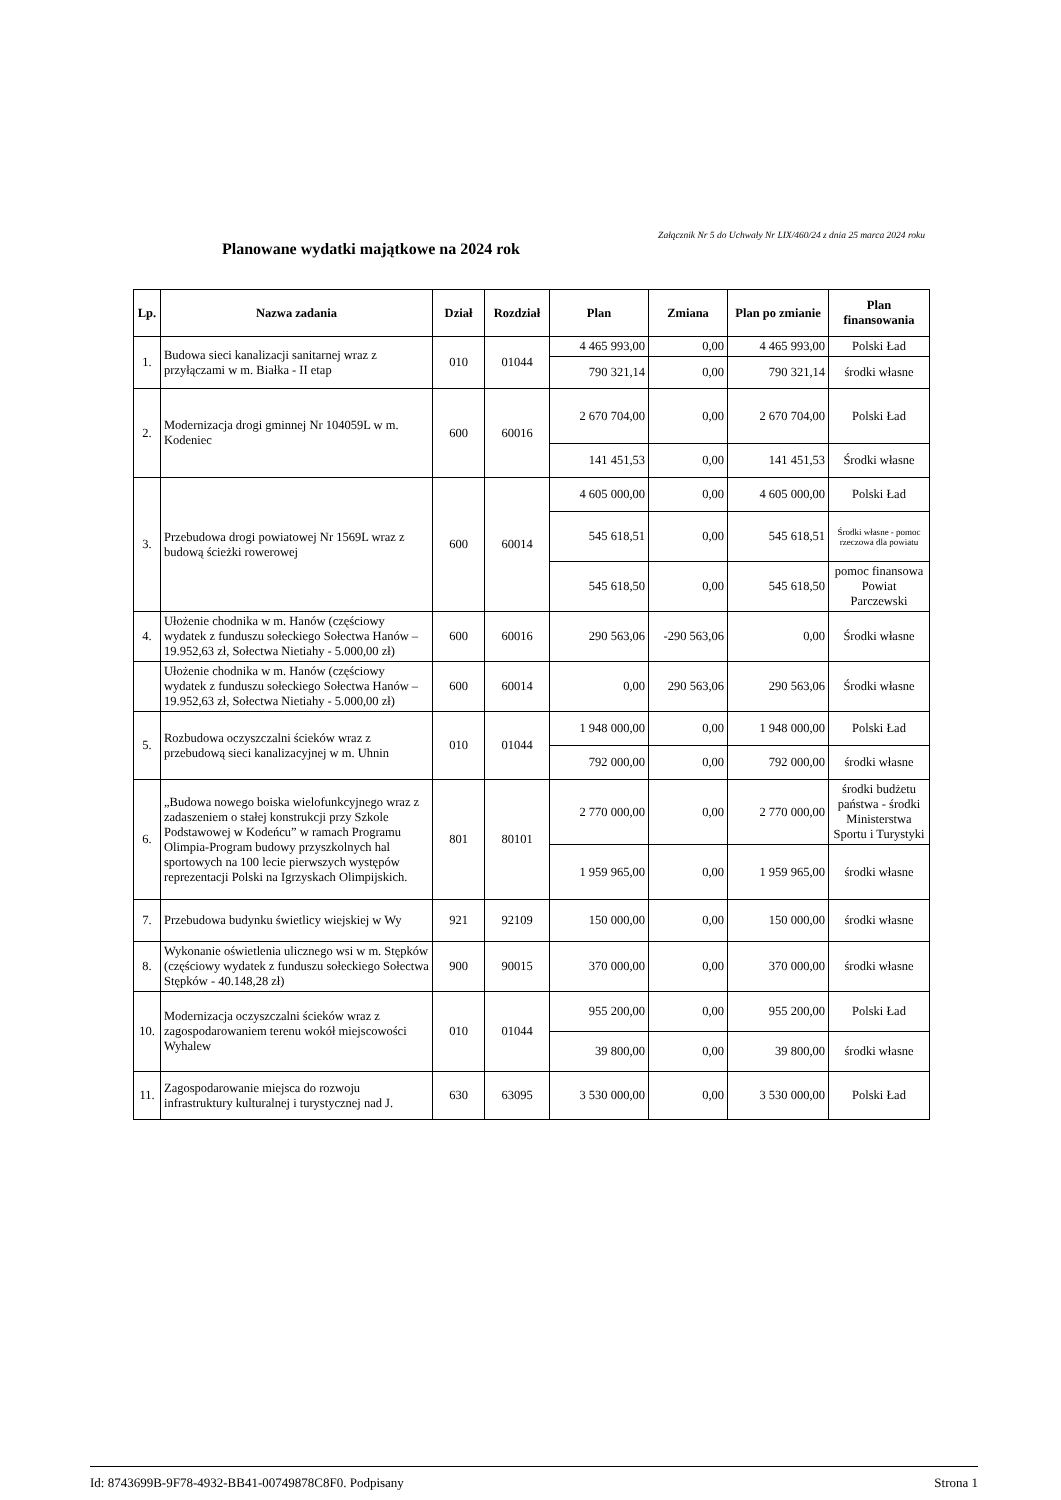Załącznik Nr 5 do Uchwały Nr LIX/460/24 z dnia 25 marca 2024 roku
Planowane wydatki majątkowe na 2024 rok
| Lp. | Nazwa zadania | Dział | Rozdział | Plan | Zmiana | Plan po zmianie | Plan finansowania |
| --- | --- | --- | --- | --- | --- | --- | --- |
| 1. | Budowa sieci kanalizacji sanitarnej wraz z przyłączami w m. Białka - II etap | 010 | 01044 | 4 465 993,00 | 0,00 | 4 465 993,00 | Polski Ład |
| | | | | 790 321,14 | 0,00 | 790 321,14 | środki własne |
| 2. | Modernizacja drogi gminnej Nr 104059L w m. Kodeniec | 600 | 60016 | 2 670 704,00 | 0,00 | 2 670 704,00 | Polski Ład |
| | | | | 141 451,53 | 0,00 | 141 451,53 | Środki własne |
| 3. | Przebudowa drogi powiatowej Nr 1569L wraz z budową ścieżki rowerowej | 600 | 60014 | 4 605 000,00 | 0,00 | 4 605 000,00 | Polski Ład |
| | | | | 545 618,51 | 0,00 | 545 618,51 | Środki własne - pomoc rzeczowa dla powiatu |
| | | | | 545 618,50 | 0,00 | 545 618,50 | pomoc finansowa Powiat Parczewski |
| 4. | Ułożenie chodnika w m. Hanów (częściowy wydatek z funduszu sołeckiego Sołectwa Hanów – 19.952,63 zł, Sołectwa Nietiahy - 5.000,00 zł) | 600 | 60016 | 290 563,06 | -290 563,06 | 0,00 | Środki własne |
| | Ułożenie chodnika w m. Hanów (częściowy wydatek z funduszu sołeckiego Sołectwa Hanów – 19.952,63 zł, Sołectwa Nietiahy - 5.000,00 zł) | 600 | 60014 | 0,00 | 290 563,06 | 290 563,06 | Środki własne |
| 5. | Rozbudowa oczyszczalni ścieków wraz z przebudową sieci kanalizacyjnej w m. Uhnin | 010 | 01044 | 1 948 000,00 | 0,00 | 1 948 000,00 | Polski Ład |
| | | | | 792 000,00 | 0,00 | 792 000,00 | środki własne |
| 6. | „Budowa nowego boiska wielofunkcyjnego wraz z zadaszeniem o stałej konstrukcji przy Szkole Podstawowej w Kodeńcu” w ramach Programu Olimpia-Program budowy przyszkolnych hal sportowych na 100 lecie pierwszych występów reprezentacji Polski na Igrzyskach Olimpijskich. | 801 | 80101 | 2 770 000,00 | 0,00 | 2 770 000,00 | środki budżetu państwa - środki Ministerstwa Sportu i Turystyki |
| | | | | 1 959 965,00 | 0,00 | 1 959 965,00 | środki własne |
| 7. | Przebudowa budynku świetlicy wiejskiej w Wy | 921 | 92109 | 150 000,00 | 0,00 | 150 000,00 | środki własne |
| 8. | Wykonanie oświetlenia ulicznego wsi w m. Stępków (częściowy wydatek z funduszu sołeckiego Sołectwa Stępków - 40.148,28 zł) | 900 | 90015 | 370 000,00 | 0,00 | 370 000,00 | środki własne |
| 10. | Modernizacja oczyszczalni ścieków wraz z zagospodarowaniem terenu wokół miejscowości Wyhalew | 010 | 01044 | 955 200,00 | 0,00 | 955 200,00 | Polski Ład |
| | | | | 39 800,00 | 0,00 | 39 800,00 | środki własne |
| 11. | Zagospodarowanie miejsca do rozwoju infrastruktury kulturalnej i turystycznej nad J. | 630 | 63095 | 3 530 000,00 | 0,00 | 3 530 000,00 | Polski Ład |
Id: 8743699B-9F78-4932-BB41-00749878C8F0. Podpisany Strona 1